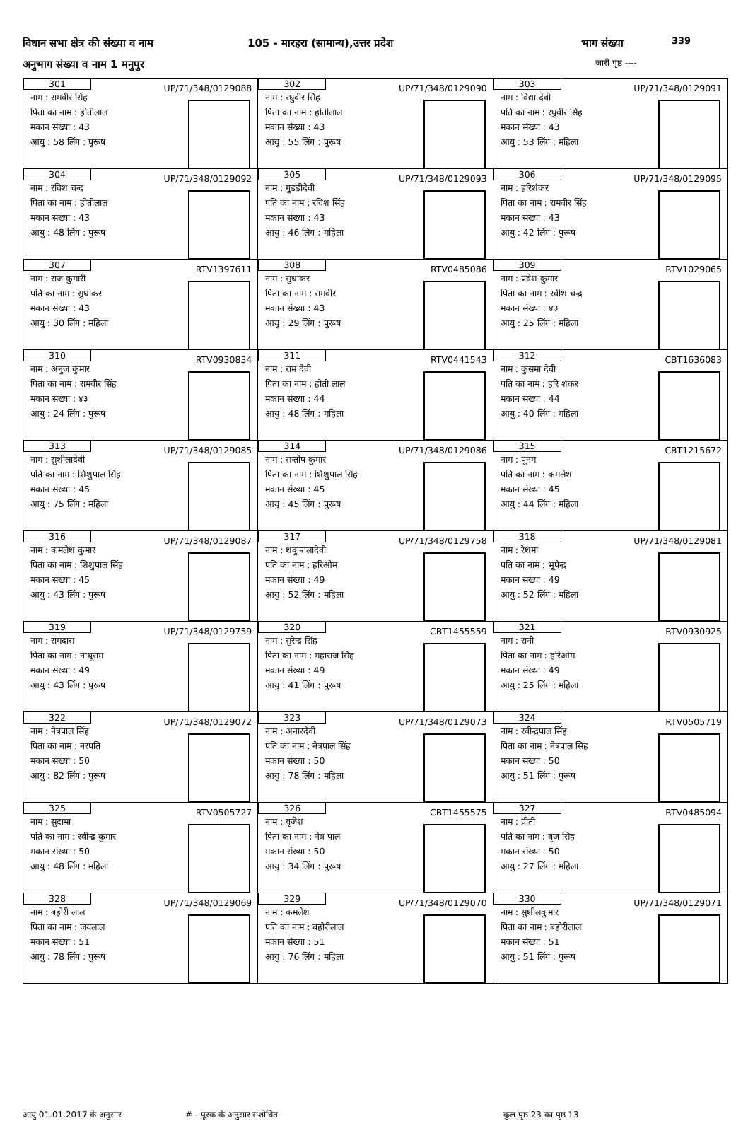विधान सभा क्षेत्र की संख्या व नाम
105 - मारहरा (सामान्य),उत्तर प्रदेश
भाग संख्या 339
अनुभाग संख्या व नाम 1 मनुपुर जारी पृष्ठ ----
| 301 UP/71/348/0129088 नाम : रामवीर सिंह पिता का नाम : होतीलाल मकान संख्या : 43 आयु : 58 लिंग : पुरूष | 302 UP/71/348/0129090 नाम : रघुवीर सिंह पिता का नाम : होतीलाल मकान संख्या : 43 आयु : 55 लिंग : पुरूष | 303 UP/71/348/0129091 नाम : विद्या देवी पति का नाम : रघुवीर सिंह मकान संख्या : 43 आयु : 53 लिंग : महिला |
| 304 UP/71/348/0129092 नाम : रविश चन्द पिता का नाम : होतीलाल मकान संख्या : 43 आयु : 48 लिंग : पुरूष | 305 UP/71/348/0129093 नाम : गुडडीदेवी पति का नाम : रविश सिंह मकान संख्या : 43 आयु : 46 लिंग : महिला | 306 UP/71/348/0129095 नाम : हरिशंकर पिता का नाम : रामवीर सिंह मकान संख्या : 43 आयु : 42 लिंग : पुरूष |
| 307 RTV1397611 नाम : राज कुमारी पति का नाम : सुधाकर मकान संख्या : 43 आयु : 30 लिंग : महिला | 308 RTV0485086 नाम : सुधाकर पिता का नाम : रामवीर मकान संख्या : 43 आयु : 29 लिंग : पुरूष | 309 RTV1029065 नाम : प्रवेश कुमार पिता का नाम : रवीश चन्द्र मकान संख्या : ४३ आयु : 25 लिंग : महिला |
| 310 RTV0930834 नाम : अनुज कुमार पिता का नाम : रामवीर सिंह मकान संख्या : ४३ आयु : 24 लिंग : पुरूष | 311 RTV0441543 नाम : राम देवी पिता का नाम : होती लाल मकान संख्या : 44 आयु : 48 लिंग : महिला | 312 CBT1636083 नाम : कुसमा देवी पति का नाम : हरि शंकर मकान संख्या : 44 आयु : 40 लिंग : महिला |
| 313 UP/71/348/0129085 नाम : सुशीलादेवी पति का नाम : शिशुपाल सिंह मकान संख्या : 45 आयु : 75 लिंग : महिला | 314 UP/71/348/0129086 नाम : सन्तोष कुमार पिता का नाम : शिशुपाल सिंह मकान संख्या : 45 आयु : 45 लिंग : पुरूष | 315 CBT1215672 नाम : पूनम पति का नाम : कमलेश मकान संख्या : 45 आयु : 44 लिंग : महिला |
| 316 UP/71/348/0129087 नाम : कमलेश कुमार पिता का नाम : शिशुपाल सिंह मकान संख्या : 45 आयु : 43 लिंग : पुरूष | 317 UP/71/348/0129758 नाम : शकुन्तलादेवी पति का नाम : हरिओम मकान संख्या : 49 आयु : 52 लिंग : महिला | 318 UP/71/348/0129081 नाम : रेशमा पति का नाम : भूपेन्द्र मकान संख्या : 49 आयु : 52 लिंग : महिला |
| 319 UP/71/348/0129759 नाम : रामदास पिता का नाम : नाथूराम मकान संख्या : 49 आयु : 43 लिंग : पुरूष | 320 CBT1455559 नाम : सुरेन्द्र सिंह पिता का नाम : महाराज सिंह मकान संख्या : 49 आयु : 41 लिंग : पुरूष | 321 RTV0930925 नाम : रानी पिता का नाम : हरिओम मकान संख्या : 49 आयु : 25 लिंग : महिला |
| 322 UP/71/348/0129072 नाम : नेत्रपाल सिंह पिता का नाम : नरपति मकान संख्या : 50 आयु : 82 लिंग : पुरूष | 323 UP/71/348/0129073 नाम : अनारदेवी पति का नाम : नेत्रपाल सिंह मकान संख्या : 50 आयु : 78 लिंग : महिला | 324 RTV0505719 नाम : रवीन्द्रपाल सिंह पिता का नाम : नेत्रपाल सिंह मकान संख्या : 50 आयु : 51 लिंग : पुरूष |
| 325 RTV0505727 नाम : सुदामा पति का नाम : रवीन्द्र कुमार मकान संख्या : 50 आयु : 48 लिंग : महिला | 326 CBT1455575 नाम : बृजेश पिता का नाम : नेत्र पाल मकान संख्या : 50 आयु : 34 लिंग : पुरूष | 327 RTV0485094 नाम : प्रीती पति का नाम : बृज सिंह मकान संख्या : 50 आयु : 27 लिंग : महिला |
| 328 UP/71/348/0129069 नाम : बहोरी लाल पिता का नाम : जयलाल मकान संख्या : 51 आयु : 78 लिंग : पुरूष | 329 UP/71/348/0129070 नाम : कमलेश पति का नाम : बहोरीलाल मकान संख्या : 51 आयु : 76 लिंग : महिला | 330 UP/71/348/0129071 नाम : सुशीलकुमार पिता का नाम : बहोरीलाल मकान संख्या : 51 आयु : 51 लिंग : पुरूष |
आयु 01.01.2017 के अनुसार # - पूरक के अनुसार संशोधित कुल पृष्ठ 23 का पृष्ठ 13